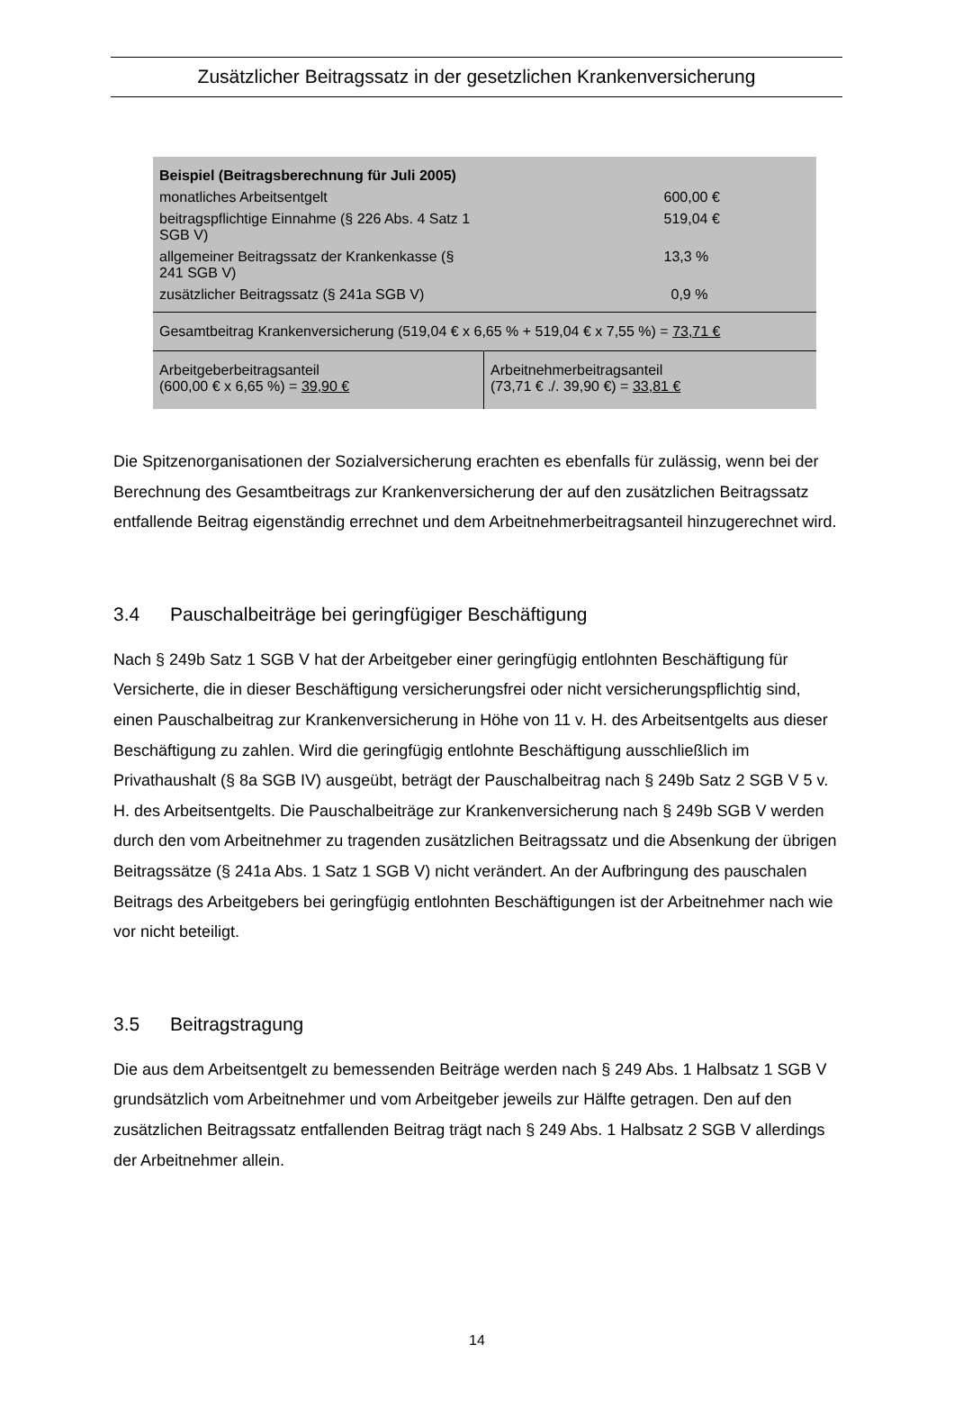Zusätzlicher Beitragssatz in der gesetzlichen Krankenversicherung
| Beispiel (Beitragsberechnung für Juli 2005) | |
| monatliches Arbeitsentgelt | 600,00 € |
| beitragspflichtige Einnahme (§ 226 Abs. 4 Satz 1 SGB V) | 519,04 € |
| allgemeiner Beitragssatz der Krankenkasse (§ 241 SGB V) | 13,3 % |
| zusätzlicher Beitragssatz (§ 241a SGB V) | 0,9 % |
| Gesamtbeitrag Krankenversicherung (519,04 € x 6,65 % + 519,04 € x 7,55 %) = 73,71 € | |
| Arbeitgeberbeitragsanteil (600,00 € x 6,65 %) = 39,90 € | Arbeitnehmerbeitragsanteil (73,71 € ./. 39,90 €) = 33,81 € |
Die Spitzenorganisationen der Sozialversicherung erachten es ebenfalls für zulässig, wenn bei der Berechnung des Gesamtbeitrags zur Krankenversicherung der auf den zusätzlichen Beitragssatz entfallende Beitrag eigenständig errechnet und dem Arbeitnehmerbeitragsanteil hinzugerechnet wird.
3.4 Pauschalbeiträge bei geringfügiger Beschäftigung
Nach § 249b Satz 1 SGB V hat der Arbeitgeber einer geringfügig entlohnten Beschäftigung für Versicherte, die in dieser Beschäftigung versicherungsfrei oder nicht versicherungspflichtig sind, einen Pauschalbeitrag zur Krankenversicherung in Höhe von 11 v. H. des Arbeitsentgelts aus dieser Beschäftigung zu zahlen. Wird die geringfügig entlohnte Beschäftigung ausschließlich im Privathaushalt (§ 8a SGB IV) ausgeübt, beträgt der Pauschalbeitrag nach § 249b Satz 2 SGB V 5 v. H. des Arbeitsentgelts. Die Pauschalbeiträge zur Krankenversicherung nach § 249b SGB V werden durch den vom Arbeitnehmer zu tragenden zusätzlichen Beitragssatz und die Absenkung der übrigen Beitragssätze (§ 241a Abs. 1 Satz 1 SGB V) nicht verändert. An der Aufbringung des pauschalen Beitrags des Arbeitgebers bei geringfügig entlohnten Beschäftigungen ist der Arbeitnehmer nach wie vor nicht beteiligt.
3.5 Beitragstragung
Die aus dem Arbeitsentgelt zu bemessenden Beiträge werden nach § 249 Abs. 1 Halbsatz 1 SGB V grundsätzlich vom Arbeitnehmer und vom Arbeitgeber jeweils zur Hälfte getragen. Den auf den zusätzlichen Beitragssatz entfallenden Beitrag trägt nach § 249 Abs. 1 Halbsatz 2 SGB V allerdings der Arbeitnehmer allein.
14